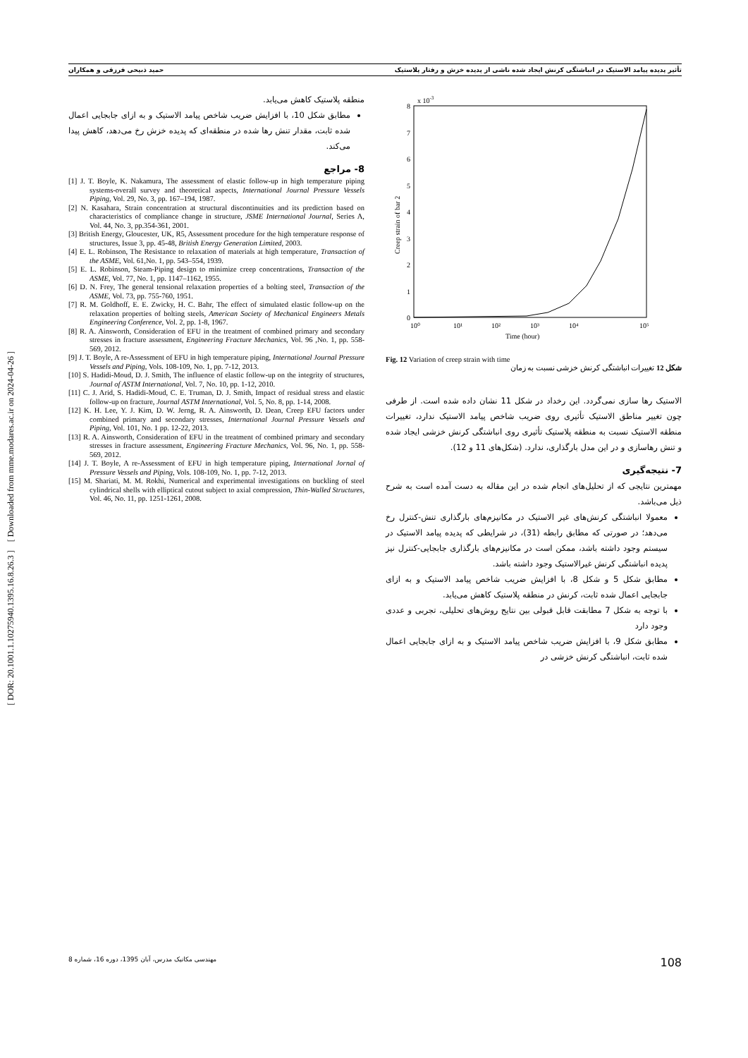تأثیر پدیده پیامد الاستیک در انباشتگی کرنش ایجاد شده ناشی از پدیده خزش و رفتار پلاستیک حمید ذبیحی فرزقی و همکاران
[ DOR: 20.1001.1.10275940.1395.16.8.26.3 ] [ Downloaded from mme.modares.ac.ir on 2024-04-26 ]
x 10-3
8
7
6
5
4
3
2
1
0
10⁰
10¹
10²
10³
10⁴
10⁵
Time (hour)
Creep strain of bar 2
Fig. 12 Variation of creep strain with time
شکل 12 تغییرات انباشتگی کرنش خزشی نسبت به زمان
الاستیک رها سازی نمی‌گردد. این رخداد در شکل 11 نشان داده شده است. از طرفی چون تغییر مناطق الاستیک تأثیری روی ضریب شاخص پیامد الاستیک ندارد، تغییرات منطقه الاستیک نسبت به منطقه پلاستیک تأثیری روی انباشتگی کرنش خزشی ایجاد شده و تنش رهاسازی و در این مدل بارگذاری، ندارد. (شکل‌های 11 و 12).
7- نتیجه‌گیری
مهمترین نتایجی که از تحلیل‌های انجام شده در این مقاله به دست آمده است به شرح ذیل می‌باشد.
معمولا انباشتگی کرنش‌های غیر الاستیک در مکانیزم‌های بارگذاری تنش-کنترل رخ می‌دهد؛ در صورتی که مطابق رابطه (31)، در شرایطی که پدیده پیامد الاستیک در سیستم وجود داشته باشد، ممکن است در مکانیزم‌های بارگذاری جابجایی-کنترل نیز پدیده انباشتگی کرنش غیرالاستیک وجود داشته باشد.
مطابق شکل 5 و شکل 8، با افزایش ضریب شاخص پیامد الاستیک و به ازای جابجایی اعمال شده ثابت، کرنش در منطقه پلاستیک کاهش می‌یابد.
با توجه به شکل 7 مطابقت قابل قبولی بین نتایج روش‌های تحلیلی، تجربی و عددی وجود دارد
مطابق شکل 9، با افزایش ضریب شاخص پیامد الاستیک و به ازای جابجایی اعمال شده ثابت، انباشتگی کرنش خزشی در
منطقه پلاستیک کاهش می‌یابد.
مطابق شکل 10، با افزایش ضریب شاخص پیامد الاستیک و به ازای جابجایی اعمال شده ثابت، مقدار تنش رها شده در منطقه‌ای که پدیده خزش رخ می‌دهد، کاهش پیدا می‌کند.
8- مراجع
[1] J. T. Boyle, K. Nakamura, The assessment of elastic follow-up in high temperature piping systems-overall survey and theoretical aspects, International Journal Pressure Vessels Piping, Vol. 29, No. 3, pp. 167–194, 1987.
[2] N. Kasahara, Strain concentration at structural discontinuities and its prediction based on characteristics of compliance change in structure, JSME International Journal, Series A, Vol. 44, No. 3, pp.354-361, 2001.
[3] British Energy, Gloucester, UK, R5, Assessment procedure for the high temperature response of structures, Issue 3, pp. 45-48, British Energy Generation Limited, 2003.
[4] E. L. Robinson, The Resistance to relaxation of materials at high temperature, Transaction of the ASME, Vol. 61,No. 1, pp. 543–554, 1939.
[5] E. L. Robinson, Steam-Piping design to minimize creep concentrations, Transaction of the ASME, Vol. 77, No. 1, pp. 1147–1162, 1955.
[6] D. N. Frey, The general tensional relaxation properties of a bolting steel, Transaction of the ASME, Vol. 73, pp. 755-760, 1951.
[7] R. M. Goldhoff, E. E. Zwicky, H. C. Bahr, The effect of simulated elastic follow-up on the relaxation properties of bolting steels, American Society of Mechanical Engineers Metals Engineering Conference, Vol. 2, pp. 1-8, 1967.
[8] R. A. Ainsworth, Consideration of EFU in the treatment of combined primary and secondary stresses in fracture assessment, Engineering Fracture Mechanics, Vol. 96 ,No. 1, pp. 558-569, 2012.
[9] J. T. Boyle, A re-Assessment of EFU in high temperature piping, International Journal Pressure Vessels and Piping, Vols. 108-109, No. 1, pp. 7-12, 2013.
[10] S. Hadidi-Moud, D. J. Smith, The influence of elastic follow-up on the integrity of structures, Journal of ASTM International, Vol. 7, No. 10, pp. 1-12, 2010.
[11] C. J. Arid, S. Hadidi-Moud, C. E. Truman, D. J. Smith, Impact of residual stress and elastic follow-up on fracture, Journal ASTM International, Vol. 5, No. 8, pp. 1-14, 2008.
[12] K. H. Lee, Y. J. Kim, D. W. Jerng, R. A. Ainsworth, D. Dean, Creep EFU factors under combined primary and secondary stresses, International Journal Pressure Vessels and Piping, Vol. 101, No. 1 pp. 12-22, 2013.
[13] R. A. Ainsworth, Consideration of EFU in the treatment of combined primary and secondary stresses in fracture assessment, Engineering Fracture Mechanics, Vol. 96, No. 1, pp. 558-569, 2012.
[14] J. T. Boyle, A re-Assessment of EFU in high temperature piping, International Jornal of Pressure Vessels and Piping, Vols. 108-109, No. 1, pp. 7-12, 2013.
[15] M. Shariati, M. M. Rokhi, Numerical and experimental investigations on buckling of steel cylindrical shells with elliptical cutout subject to axial compression, Thin-Walled Structures, Vol. 46, No. 11, pp. 1251-1261, 2008.
مهندسی مکانیک مدرس، آبان 1395، دوره 16، شماره 8 108